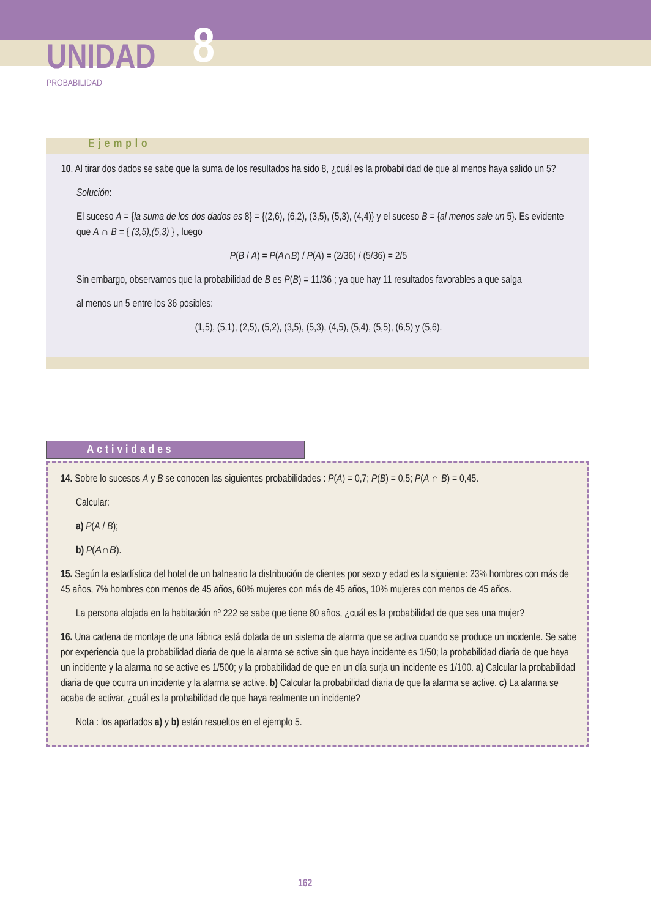UNIDAD 8
PROBABILIDAD
Ejemplo
10. Al tirar dos dados se sabe que la suma de los resultados ha sido 8, ¿cuál es la probabilidad de que al menos haya salido un 5?
Solución:
El suceso A = {la suma de los dos dados es 8} = {(2,6), (6,2), (3,5), (5,3), (4,4)} y el suceso B = {al menos sale un 5}. Es evidente que A ∩ B = { (3,5),(5,3) } , luego
P(B / A) = P(A∩B) / P(A) = (2/36) / (5/36) = 2/5
Sin embargo, observamos que la probabilidad de B es P(B) = 11/36 ; ya que hay 11 resultados favorables a que salga
al menos un 5 entre los 36 posibles:
(1,5), (5,1), (2,5), (5,2), (3,5), (5,3), (4,5), (5,4), (5,5), (6,5) y (5,6).
Actividades
14. Sobre lo sucesos A y B se conocen las siguientes probabilidades : P(A) = 0,7; P(B) = 0,5; P(A ∩ B) = 0,45.
Calcular:
a) P(A / B);
b) P(A̅∩B̅).
15. Según la estadística del hotel de un balneario la distribución de clientes por sexo y edad es la siguiente: 23% hombres con más de 45 años, 7% hombres con menos de 45 años, 60% mujeres con más de 45 años, 10% mujeres con menos de 45 años.
La persona alojada en la habitación nº 222 se sabe que tiene 80 años, ¿cuál es la probabilidad de que sea una mujer?
16. Una cadena de montaje de una fábrica está dotada de un sistema de alarma que se activa cuando se produce un incidente. Se sabe por experiencia que la probabilidad diaria de que la alarma se active sin que haya incidente es 1/50; la probabilidad diaria de que haya un incidente y la alarma no se active es 1/500; y la probabilidad de que en un día surja un incidente es 1/100. a) Calcular la probabilidad diaria de que ocurra un incidente y la alarma se active. b) Calcular la probabilidad diaria de que la alarma se active. c) La alarma se acaba de activar, ¿cuál es la probabilidad de que haya realmente un incidente?
Nota : los apartados a) y b) están resueltos en el ejemplo 5.
162